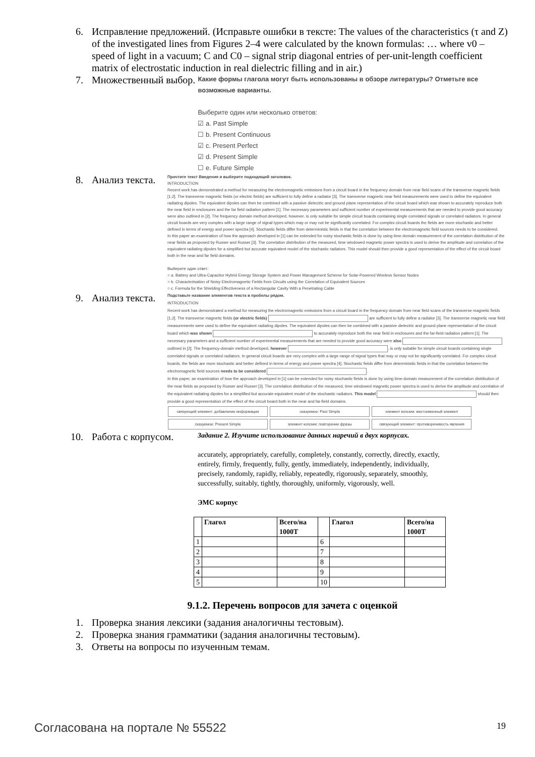6. Исправление предложений. (Исправьте ошибки в тексте: The values of the characteristics (τ and Z) of the investigated lines from Figures 2–4 were calculated by the known formulas: … where v0 – speed of light in a vacuum; C and C0 – signal strip diagonal entries of per-unit-length coefficient matrix of electrostatic induction in real dielectric filling and in air.)
7. Множественный выбор.
Какие формы глагола могут быть использованы в обзоре литературы? Отметьте все возможные варианты.
Выберите один или несколько ответов:
☑ a. Past Simple
☐ b. Present Continuous
☑ c. Present Perfect
☑ d. Present Simple
☐ e. Future Simple
8. Анализ текста.
Прочтите текст Введения и выберите подходящий заголовок.
INTRODUCTION
Recent work has demonstrated a method for measuring the electromagnetic emissions from a circuit board in the frequency domain from near field scans of the transverse magnetic fields [1,2]. The transverse magnetic fields (or electric fields) are sufficient to fully define a radiator [3]. The transverse magnetic near field measurements were used to define the equivalent radiating dipoles. The equivalent dipoles can then be combined with a passive dielectric and ground plane representation of the circuit board which was shown to accurately reproduce both the near field in enclosures and the far field radiation pattern [1]. The necessary parameters and sufficient number of experimental measurements that are needed to provide good accuracy were also outlined in [2]. The frequency domain method developed, however, is only suitable for simple circuit boards containing single correlated signals or correlated radiators. In general circuit boards are very complex with a large range of signal types which may or may not be significantly correlated. For complex circuit boards the fields are more stochastic and better defined in terms of energy and power spectra [4]. Stochastic fields differ from deterministic fields in that the correlation between the electromagnetic field sources needs to be considered.
In this paper an examination of how the approach developed in [1] can be extended for noisy stochastic fields is done by using time domain measurement of the correlation distribution of the near fields as proposed by Russer and Russer [3]. The correlation distribution of the measured, time windowed magnetic power spectra is used to derive the amplitude and correlation of the equivalent radiating dipoles for a simplified but accurate equivalent model of the stochastic radiators. This model should then provide a good representation of the effect of the circuit board both in the near and far field domains.
Выберите один ответ:
○ a. Battery and Ultra-Capacitor Hybrid Energy Storage System and Power Management Scheme for Solar-Powered Wireless Sensor Nodes
○ b. Characterisation of Noisy Electromagnetic Fields from Circuits using the Correlation of Equivalent Sources
○ c. Formula for the Shielding Effectiveness of a Rectangular Cavity With a Penetrating Cable
9. Анализ текста.
Подставьте название элементов текста в пробелы рядом.
INTRODUCTION
Recent work has demonstrated a method for measuring the electromagnetic emissions from a circuit board in the frequency domain from near field scans of the transverse magnetic fields [1,2]. The transverse magnetic fields (or electric fields) are sufficient to fully define a radiator [3]. The transverse magnetic near field measurements were used to define the equivalent radiating dipoles. The equivalent dipoles can then be combined with a passive dielectric and ground plane representation of the circuit board which was shown to accurately reproduce both the near field in enclosures and the far-field radiation pattern [1]. The necessary parameters and a sufficient number of experimental measurements that are needed to provide good accuracy were also outlined in [2]. The frequency-domain method developed, however , is only suitable for simple circuit boards containing single correlated signals or correlated radiators. In general circuit boards are very complex with a large range of signal types that may or may not be significantly correlated. For complex circuit boards, the fields are more stochastic and better defined in terms of energy and power spectra [4]. Stochastic fields differ from deterministic fields in that the correlation between the electromagnetic field sources needs to be considered .
In this paper, an examination of how the approach developed in [1] can be extended for noisy stochastic fields is done by using time-domain measurement of the correlation distribution of the near fields as proposed by Russer and Russer [3]. The correlation distribution of the measured, time windowed magnetic power spectra is used to derive the amplitude and correlation of the equivalent radiating dipoles for a simplified but accurate equivalent model of the stochastic radiators. This model should then provide a good representation of the effect of the circuit board both in the near and far-field domains.
связующий элемент: добавление информации сказуемое: Past Simple элемент когезии: местоименный элемент
сказуемое: Present Simple элемент когезии: повторение фразы связующий элемент: противоречивость явления
10. Работа с корпусом.
Задание 2. Изучите использование данных наречий в двух корпусах.
accurately, appropriately, carefully, completely, constantly, correctly, directly, exactly, entirely, firmly, frequently, fully, gently, immediately, independently, individually, precisely, randomly, rapidly, reliably, repeatedly, rigorously, separately, smoothly, successfully, suitably, tightly, thoroughly, uniformly, vigorously, well.
ЭМС корпус
| | Глагол | Всего/на 1000Т | | Глагол | Всего/на 1000Т |
| 1 | | | 6 | | |
| 2 | | | 7 | | |
| 3 | | | 8 | | |
| 4 | | | 9 | | |
| 5 | | | 10 | | |
9.1.2. Перечень вопросов для зачета с оценкой
1. Проверка знания лексики (задания аналогичны тестовым).
2. Проверка знания грамматики (задания аналогичны тестовым).
3. Ответы на вопросы по изученным темам.
Согласована на портале № 55522 19